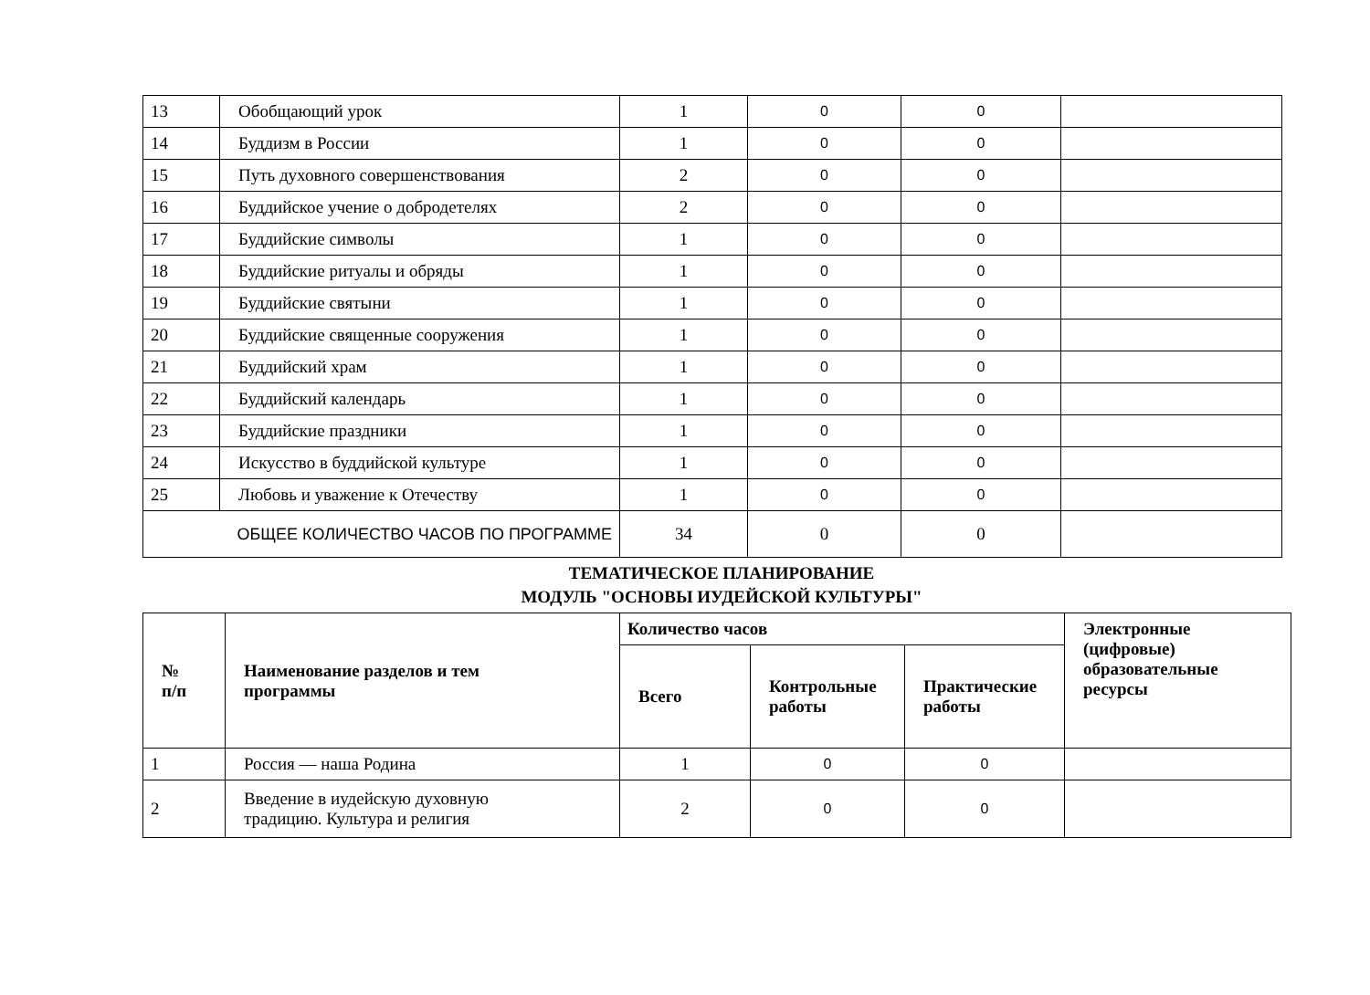| 13 | Обобщающий урок | 1 | 0 | 0 | |
| 14 | Буддизм в России | 1 | 0 | 0 | |
| 15 | Путь духовного совершенствования | 2 | 0 | 0 | |
| 16 | Буддийское учение о добродетелях | 2 | 0 | 0 | |
| 17 | Буддийские символы | 1 | 0 | 0 | |
| 18 | Буддийские ритуалы и обряды | 1 | 0 | 0 | |
| 19 | Буддийские святыни | 1 | 0 | 0 | |
| 20 | Буддийские священные сооружения | 1 | 0 | 0 | |
| 21 | Буддийский храм | 1 | 0 | 0 | |
| 22 | Буддийский календарь | 1 | 0 | 0 | |
| 23 | Буддийские праздники | 1 | 0 | 0 | |
| 24 | Искусство в буддийской культуре | 1 | 0 | 0 | |
| 25 | Любовь и уважение к Отечеству | 1 | 0 | 0 | |
| ОБЩЕЕ КОЛИЧЕСТВО ЧАСОВ ПО ПРОГРАММЕ | | 34 | 0 | 0 | |
ТЕМАТИЧЕСКОЕ ПЛАНИРОВАНИЕ
МОДУЛЬ "ОСНОВЫ ИУДЕЙСКОЙ КУЛЬТУРЫ"
| № п/п | Наименование разделов и тем программы | Количество часов | | | Электронные (цифровые) образовательные ресурсы |
| --- | --- | --- | --- | --- | --- |
| | | Всего | Контрольные работы | Практические работы | |
| 1 | Россия — наша Родина | 1 | 0 | 0 | |
| 2 | Введение в иудейскую духовную традицию. Культура и религия | 2 | 0 | 0 | |